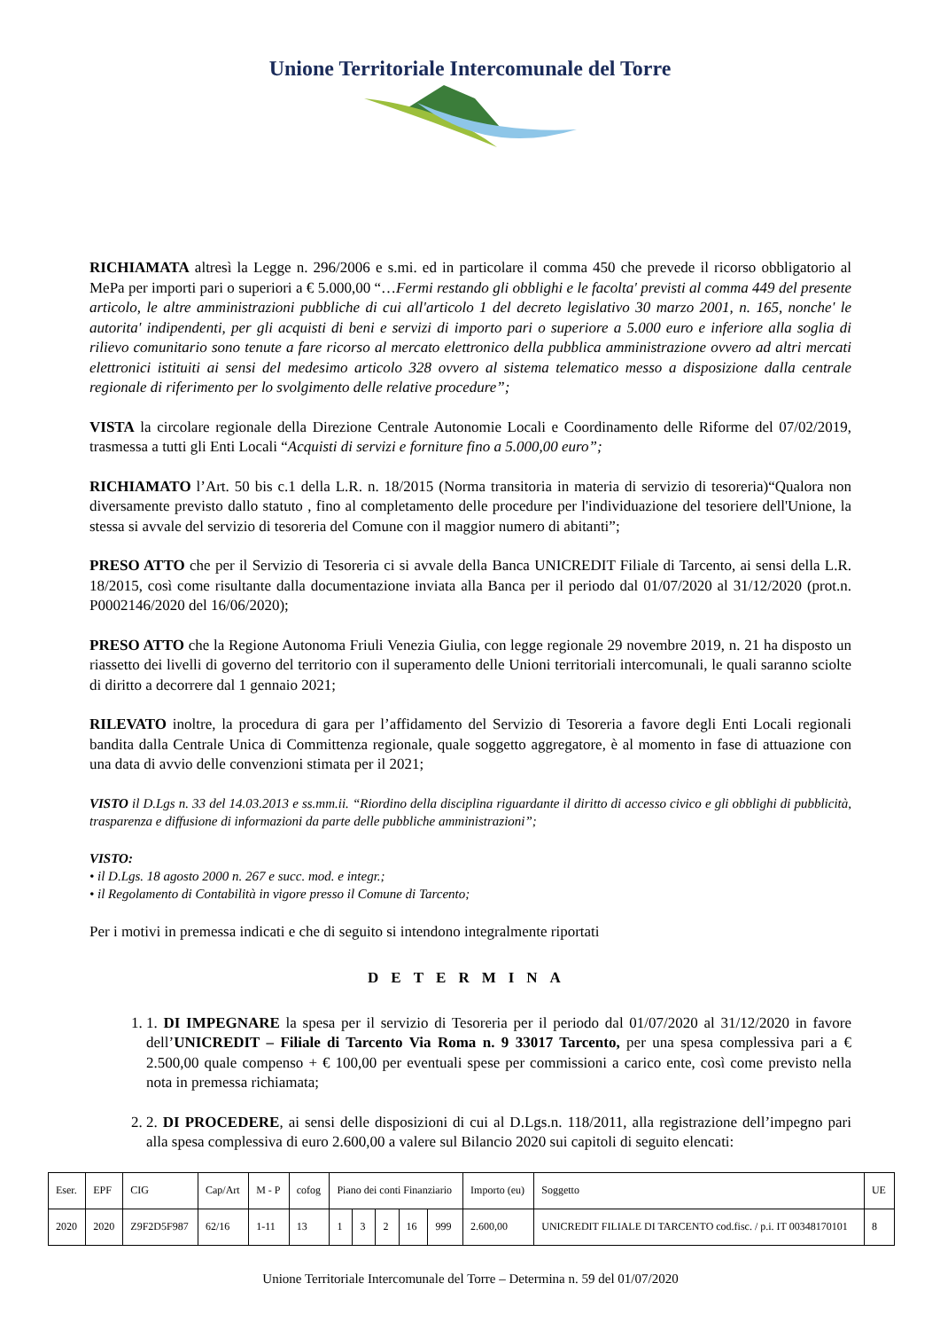Unione Territoriale Intercomunale del Torre
RICHIAMATA altresì la Legge n. 296/2006 e s.mi. ed in particolare il comma 450 che prevede il ricorso obbligatorio al MePa per importi pari o superiori a € 5.000,00 “…Fermi restando gli obblighi e le facolta' previsti al comma 449 del presente articolo, le altre amministrazioni pubbliche di cui all'articolo 1 del decreto legislativo 30 marzo 2001, n. 165, nonche' le autorita' indipendenti, per gli acquisti di beni e servizi di importo pari o superiore a 5.000 euro e inferiore alla soglia di rilievo comunitario sono tenute a fare ricorso al mercato elettronico della pubblica amministrazione ovvero ad altri mercati elettronici istituiti ai sensi del medesimo articolo 328 ovvero al sistema telematico messo a disposizione dalla centrale regionale di riferimento per lo svolgimento delle relative procedure”;
VISTA la circolare regionale della Direzione Centrale Autonomie Locali e Coordinamento delle Riforme del 07/02/2019, trasmessa a tutti gli Enti Locali “Acquisti di servizi e forniture fino a 5.000,00 euro”;
RICHIAMATO l’Art. 50 bis c.1 della L.R. n. 18/2015 (Norma transitoria in materia di servizio di tesoreria)“Qualora non diversamente previsto dallo statuto , fino al completamento delle procedure per l'individuazione del tesoriere dell'Unione, la stessa si avvale del servizio di tesoreria del Comune con il maggior numero di abitanti”;
PRESO ATTO che per il Servizio di Tesoreria ci si avvale della Banca UNICREDIT Filiale di Tarcento, ai sensi della L.R. 18/2015, così come risultante dalla documentazione inviata alla Banca per il periodo dal 01/07/2020 al 31/12/2020 (prot.n. P0002146/2020 del 16/06/2020);
PRESO ATTO che la Regione Autonoma Friuli Venezia Giulia, con legge regionale 29 novembre 2019, n. 21 ha disposto un riassetto dei livelli di governo del territorio con il superamento delle Unioni territoriali intercomunali, le quali saranno sciolte di diritto a decorrere dal 1 gennaio 2021;
RILEVATO inoltre, la procedura di gara per l’affidamento del Servizio di Tesoreria a favore degli Enti Locali regionali bandita dalla Centrale Unica di Committenza regionale, quale soggetto aggregatore, è al momento in fase di attuazione con una data di avvio delle convenzioni stimata per il 2021;
VISTO il D.Lgs n. 33 del 14.03.2013 e ss.mm.ii. “Riordino della disciplina riguardante il diritto di accesso civico e gli obblighi di pubblicità, trasparenza e diffusione di informazioni da parte delle pubbliche amministrazioni”;
VISTO:
• il D.Lgs. 18 agosto 2000 n. 267 e succ. mod. e integr.;
• il Regolamento di Contabilità in vigore presso il Comune di Tarcento;
Per i motivi in premessa indicati e che di seguito si intendono integralmente riportati
DETERMINA
1. 1. DI IMPEGNARE la spesa per il servizio di Tesoreria per il periodo dal 01/07/2020 al 31/12/2020 in favore dell’UNICREDIT – Filiale di Tarcento Via Roma n. 9 33017 Tarcento, per una spesa complessiva pari a € 2.500,00 quale compenso + € 100,00 per eventuali spese per commissioni a carico ente, così come previsto nella nota in premessa richiamata;
2. 2. DI PROCEDERE, ai sensi delle disposizioni di cui al D.Lgs.n. 118/2011, alla registrazione dell’impegno pari alla spesa complessiva di euro 2.600,00 a valere sul Bilancio 2020 sui capitoli di seguito elencati:
| Eser. | EPF | CIG | Cap/Art | M - P | cofog | Piano dei conti Finanziario | | | | | Importo (eu) | Soggetto | UE |
| 2020 | 2020 | Z9F2D5F987 | 62/16 | 1-11 | 13 | 1 | 3 | 2 | 16 | 999 | 2.600,00 | UNICREDIT FILIALE DI TARCENTO cod.fisc. / p.i. IT 00348170101 | 8 |
Unione Territoriale Intercomunale del Torre – Determina n. 59 del 01/07/2020